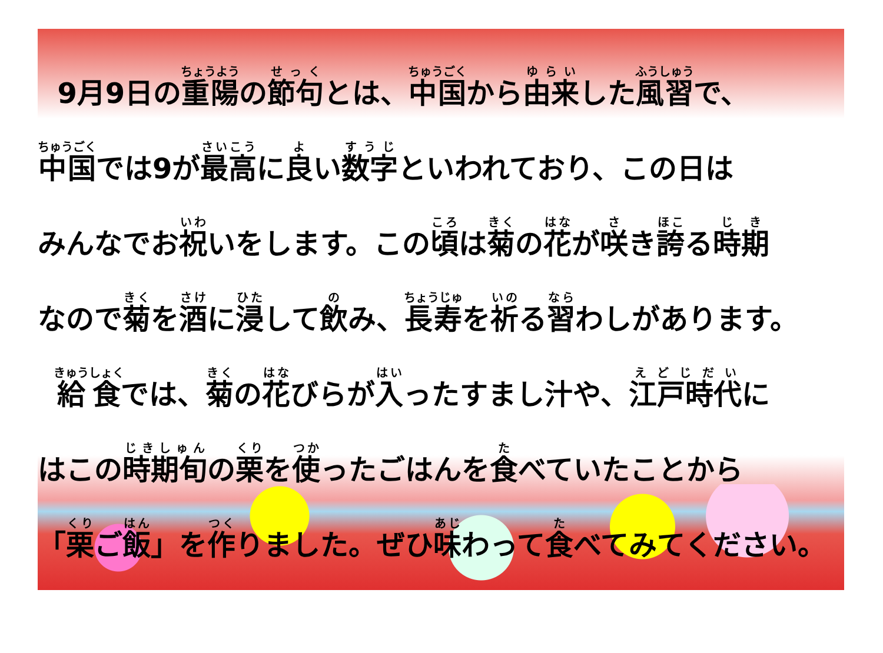9月9日の重陽の節句とは、中国から由来した風習で、
中国では9が最高に良い数字といわれており、この日は
みんなでお祝いをします。この頃は菊の花が咲き誇る時期
なので菊を酒に浸して飲み、長寿を祈る習わしがあります。
給食では、菊の花びらが入ったすまし汁や、江戸時代に
はこの時期旬の栗を使ったごはんを食べていたことから
「栗ご飯」を作りました。ぜひ味わって食べてみてください。